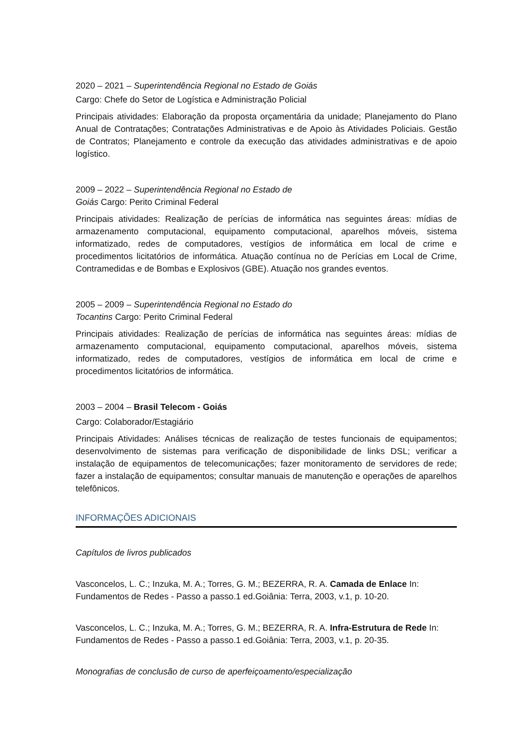2020 – 2021 – Superintendência Regional no Estado de Goiás
Cargo: Chefe do Setor de Logística e Administração Policial
Principais atividades: Elaboração da proposta orçamentária da unidade; Planejamento do Plano Anual de Contratações; Contratações Administrativas e de Apoio às Atividades Policiais. Gestão de Contratos; Planejamento e controle da execução das atividades administrativas e de apoio logístico.
2009 – 2022 – Superintendência Regional no Estado de
Goiás Cargo: Perito Criminal Federal
Principais atividades: Realização de perícias de informática nas seguintes áreas: mídias de armazenamento computacional, equipamento computacional, aparelhos móveis, sistema informatizado, redes de computadores, vestígios de informática em local de crime e procedimentos licitatórios de informática. Atuação contínua no de Perícias em Local de Crime, Contramedidas e de Bombas e Explosivos (GBE). Atuação nos grandes eventos.
2005 – 2009 – Superintendência Regional no Estado do
Tocantins Cargo: Perito Criminal Federal
Principais atividades: Realização de perícias de informática nas seguintes áreas: mídias de armazenamento computacional, equipamento computacional, aparelhos móveis, sistema informatizado, redes de computadores, vestígios de informática em local de crime e procedimentos licitatórios de informática.
2003 – 2004 – Brasil Telecom - Goiás
Cargo: Colaborador/Estagiário
Principais Atividades: Análises técnicas de realização de testes funcionais de equipamentos; desenvolvimento de sistemas para verificação de disponibilidade de links DSL; verificar a instalação de equipamentos de telecomunicações; fazer monitoramento de servidores de rede; fazer a instalação de equipamentos; consultar manuais de manutenção e operações de aparelhos telefônicos.
INFORMAÇÕES ADICIONAIS
Capítulos de livros publicados
Vasconcelos, L. C.; Inzuka, M. A.; Torres, G. M.; BEZERRA, R. A. Camada de Enlace In: Fundamentos de Redes - Passo a passo.1 ed.Goiânia: Terra, 2003, v.1, p. 10-20.
Vasconcelos, L. C.; Inzuka, M. A.; Torres, G. M.; BEZERRA, R. A. Infra-Estrutura de Rede In: Fundamentos de Redes - Passo a passo.1 ed.Goiânia: Terra, 2003, v.1, p. 20-35.
Monografias de conclusão de curso de aperfeiçoamento/especialização